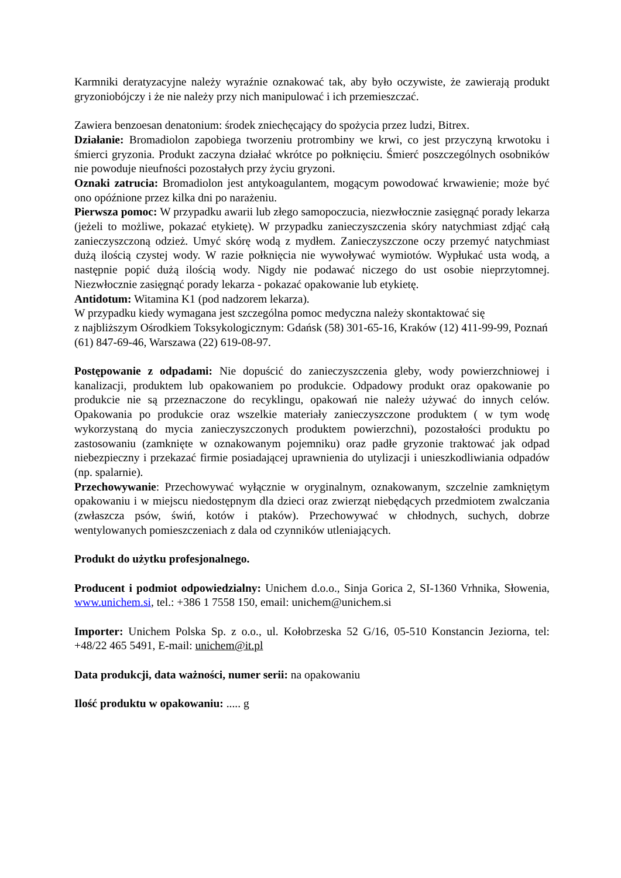Karmniki deratyzacyjne należy wyraźnie oznakować tak, aby było oczywiste, że zawierają produkt gryzoniobójczy i że nie należy przy nich manipulować i ich przemieszczać.
Zawiera benzoesan denatonium: środek zniechęcający do spożycia przez ludzi, Bitrex.
Działanie: Bromadiolon zapobiega tworzeniu protrombiny we krwi, co jest przyczyną krwotoku i śmierci gryzonia. Produkt zaczyna działać wkrótce po połknięciu. Śmierć poszczególnych osobników nie powoduje nieufności pozostałych przy życiu gryzoni.
Oznaki zatrucia: Bromadiolon jest antykoagulantem, mogącym powodować krwawienie; może być ono opóźnione przez kilka dni po narażeniu.
Pierwsza pomoc: W przypadku awarii lub złego samopoczucia, niezwłocznie zasięgnąć porady lekarza (jeżeli to możliwe, pokazać etykietę). W przypadku zanieczyszczenia skóry natychmiast zdjąć całą zanieczyszczoną odzież. Umyć skórę wodą z mydłem. Zanieczyszczone oczy przemyć natychmiast dużą ilością czystej wody. W razie połknięcia nie wywoływać wymiotów. Wypłukać usta wodą, a następnie popić dużą ilością wody. Nigdy nie podawać niczego do ust osobie nieprzytomnej. Niezwłocznie zasięgnąć porady lekarza - pokazać opakowanie lub etykietę.
Antidotum: Witamina K1 (pod nadzorem lekarza).
W przypadku kiedy wymagana jest szczególna pomoc medyczna należy skontaktować się
z najbliższym Ośrodkiem Toksykologicznym: Gdańsk (58) 301-65-16, Kraków (12) 411-99-99, Poznań (61) 847-69-46, Warszawa (22) 619-08-97.
Postępowanie z odpadami: Nie dopuścić do zanieczyszczenia gleby, wody powierzchniowej i kanalizacji, produktem lub opakowaniem po produkcie. Odpadowy produkt oraz opakowanie po produkcie nie są przeznaczone do recyklingu, opakowań nie należy używać do innych celów. Opakowania po produkcie oraz wszelkie materiały zanieczyszczone produktem ( w tym wodę wykorzystaną do mycia zanieczyszczonych produktem powierzchni), pozostałości produktu po zastosowaniu (zamknięte w oznakowanym pojemniku) oraz padłe gryzonie traktować jak odpad niebezpieczny i przekazać firmie posiadającej uprawnienia do utylizacji i unieszkodliwiania odpadów (np. spalarnie).
Przechowywanie: Przechowywać wyłącznie w oryginalnym, oznakowanym, szczelnie zamkniętym opakowaniu i w miejscu niedostępnym dla dzieci oraz zwierząt niebędących przedmiotem zwalczania (zwłaszcza psów, świń, kotów i ptaków). Przechowywać w chłodnych, suchych, dobrze wentylowanych pomieszczeniach z dala od czynników utleniających.
Produkt do użytku profesjonalnego.
Producent i podmiot odpowiedzialny: Unichem d.o.o., Sinja Gorica 2, SI-1360 Vrhnika, Słowenia, www.unichem.si, tel.: +386 1 7558 150, email: unichem@unichem.si
Importer: Unichem Polska Sp. z o.o., ul. Kołobrzeska 52 G/16, 05-510 Konstancin Jeziorna, tel: +48/22 465 5491, E-mail: unichem@it.pl
Data produkcji, data ważności, numer serii: na opakowaniu
Ilość produktu w opakowaniu: ..... g